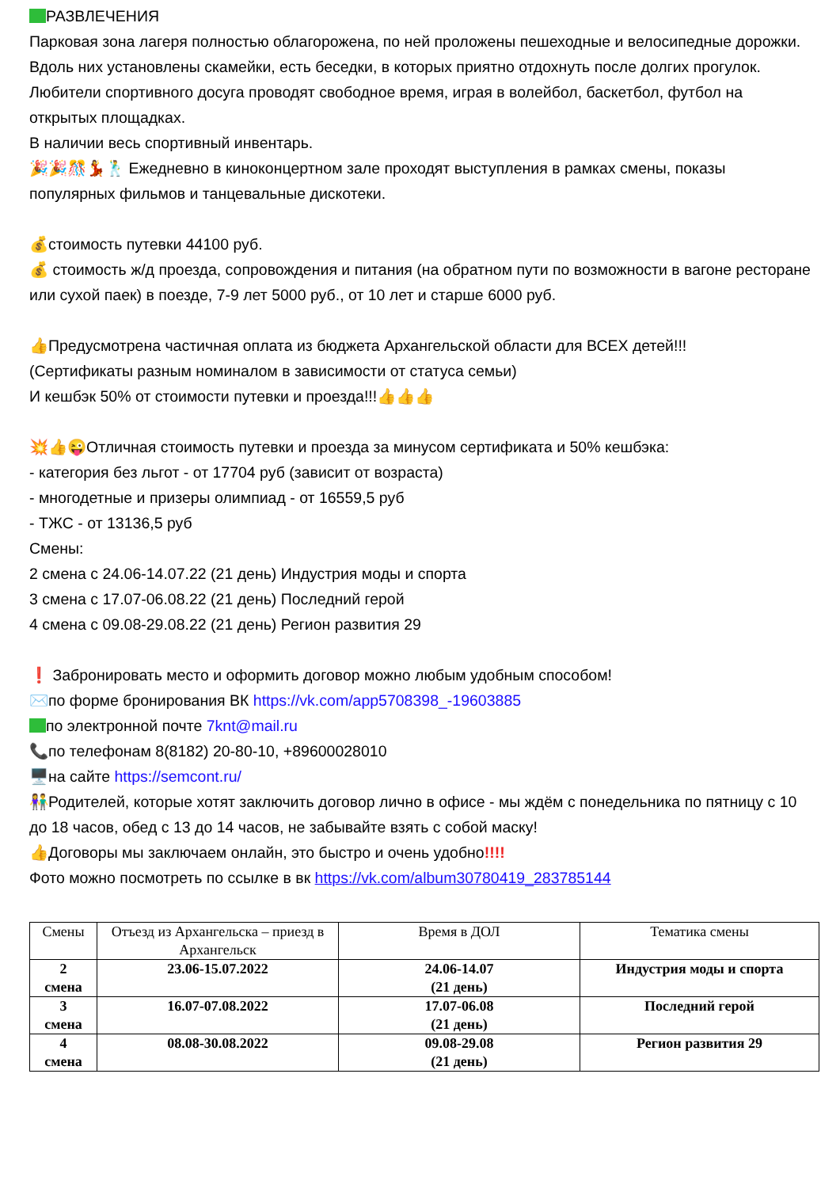РАЗВЛЕЧЕНИЯ
Парковая зона лагеря полностью облагорожена, по ней проложены пешеходные и велосипедные дорожки. Вдоль них установлены скамейки, есть беседки, в которых приятно отдохнуть после долгих прогулок.
Любители спортивного досуга проводят свободное время, играя в волейбол, баскетбол, футбол на открытых площадках.
В наличии весь спортивный инвентарь.
🎉🎉🎊💃🕺 Ежедневно в киноконцертном зале проходят выступления в рамках смены, показы популярных фильмов и танцевальные дискотеки.
💰стоимость путевки 44100 руб.
💰 стоимость ж/д проезда, сопровождения и питания (на обратном пути по возможности в вагоне ресторане или сухой паек) в поезде, 7-9 лет 5000 руб., от 10 лет и старше 6000 руб.
👍Предусмотрена частичная оплата из бюджета Архангельской области для ВСЕХ детей!!!
(Сертификаты разным номиналом в зависимости от статуса семьи)
И кешбэк 50% от стоимости путевки и проезда!!!👍👍👍
💥👍😜Отличная стоимость путевки и проезда за минусом сертификата и 50% кешбэка:
- категория без льгот - от 17704 руб (зависит от возраста)
- многодетные и призеры олимпиад - от 16559,5 руб
- ТЖС - от 13136,5 руб
Смены:
2 смена с 24.06-14.07.22 (21 день) Индустрия моды и спорта
3 смена с 17.07-06.08.22 (21 день) Последний герой
4 смена с 09.08-29.08.22 (21 день) Регион развития 29
❗ Забронировать место и оформить договор можно любым удобным способом!
✉️по форме бронирования ВК https://vk.com/app5708398_-19603885
по электронной почте 7knt@mail.ru
📞по телефонам 8(8182) 20-80-10, +89600028010
🖥️на сайте https://semcont.ru/
👫Родителей, которые хотят заключить договор лично в офисе - мы ждём с понедельника по пятницу с 10 до 18 часов, обед с 13 до 14 часов, не забывайте взять с собой маску!
👍Договоры мы заключаем онлайн, это быстро и очень удобно!!!!
Фото можно посмотреть по ссылке в вк https://vk.com/album30780419_283785144
| Смены | Отъезд из Архангельска – приезд в Архангельск | Время в ДОЛ | Тематика смены |
| --- | --- | --- | --- |
| 2 смена | 23.06-15.07.2022 | 24.06-14.07 (21 день) | Индустрия моды и спорта |
| 3 смена | 16.07-07.08.2022 | 17.07-06.08 (21 день) | Последний герой |
| 4 смена | 08.08-30.08.2022 | 09.08-29.08 (21 день) | Регион развития 29 |